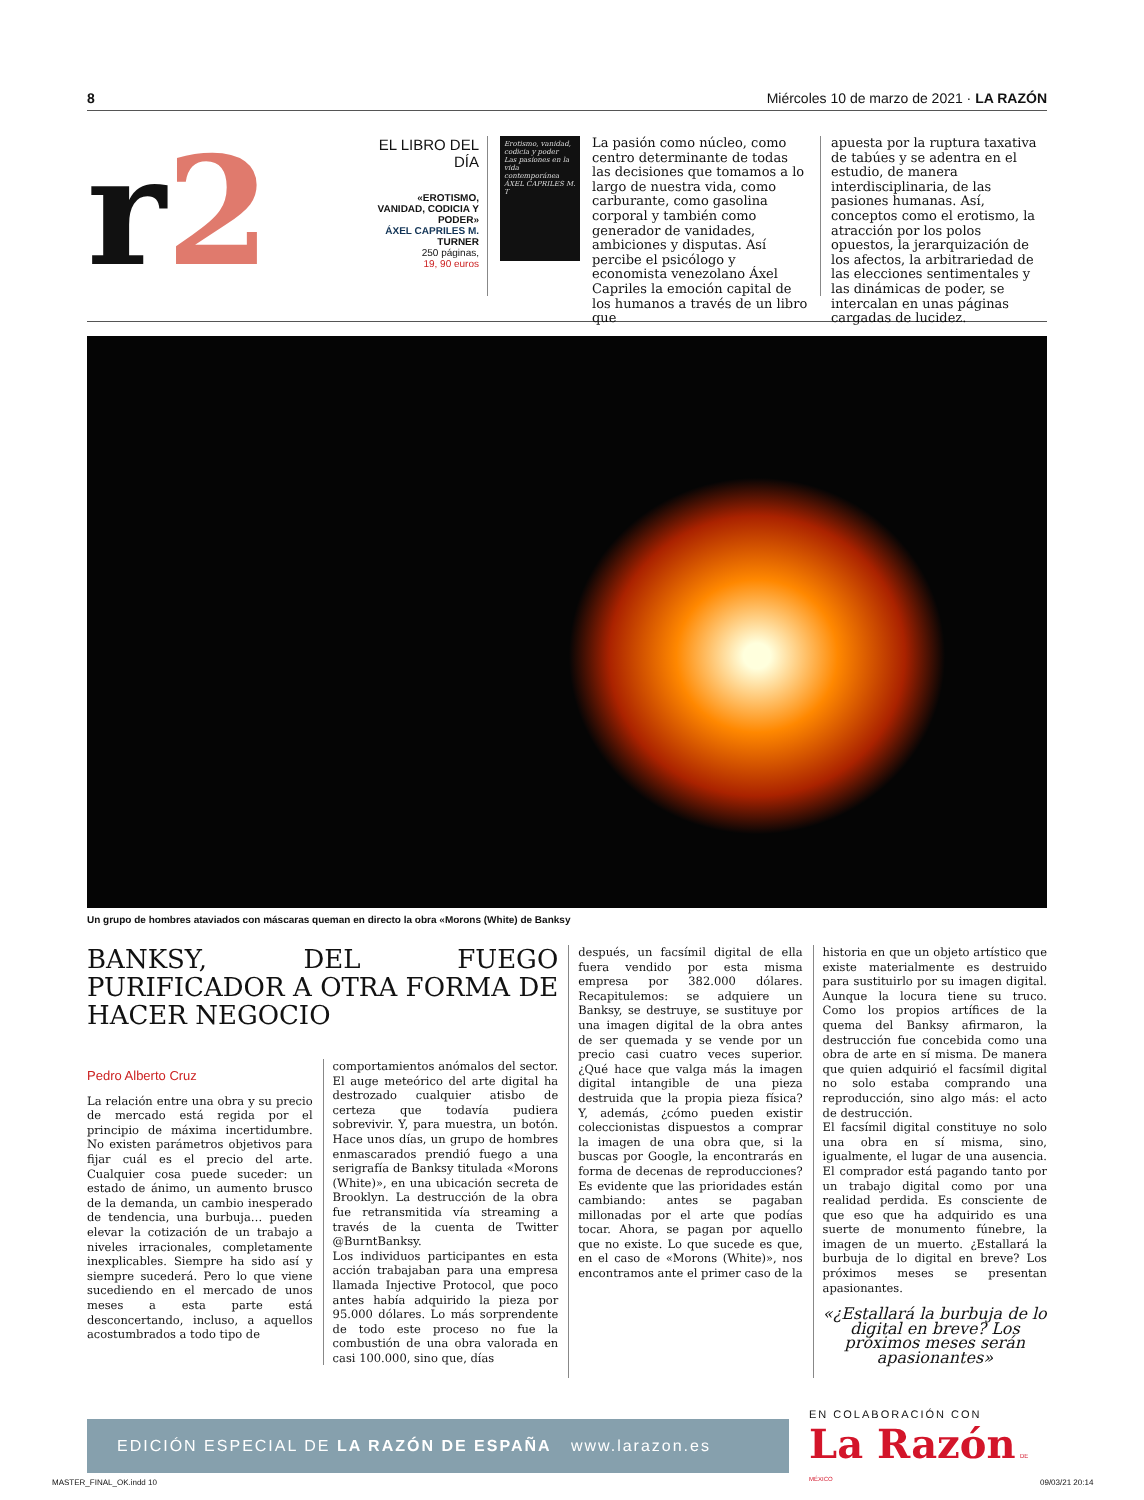8 Miércoles 10 de marzo de 2021 · LA RAZÓN
r2
EL LIBRO DEL DÍA
«EROTISMO, VANIDAD, CODICIA Y PODER»
ÁXEL CAPRILES M.
TURNER
250 páginas,
19, 90 euros
Erotismo, vanidad, codicia y poder
Las pasiones en la vida contemporánea
ÁXEL CAPRILES M.
T
La pasión como núcleo, como centro determinante de todas las decisiones que tomamos a lo largo de nuestra vida, como carburante, como gasolina corporal y también como generador de vanidades, ambiciones y disputas. Así percibe el psicólogo y economista venezolano Áxel Capriles la emoción capital de los humanos a través de un libro que
apuesta por la ruptura taxativa de tabúes y se adentra en el estudio, de manera interdisciplinaria, de las pasiones humanas. Así, conceptos como el erotismo, la atracción por los polos opuestos, la jerarquización de los afectos, la arbitrariedad de las elecciones sentimentales y las dinámicas de poder, se intercalan en unas páginas cargadas de lucidez.
Un grupo de hombres ataviados con máscaras queman en directo la obra «Morons (White) de Banksy
BANKSY, DEL FUEGO PURIFICADOR A OTRA FORMA DE HACER NEGOCIO
Pedro Alberto Cruz
La relación entre una obra y su precio de mercado está regida por el principio de máxima incertidumbre. No existen parámetros objetivos para fijar cuál es el precio del arte. Cualquier cosa puede suceder: un estado de ánimo, un aumento brusco de la demanda, un cambio inesperado de tendencia, una burbuja… pueden elevar la cotización de un trabajo a niveles irracionales, completamente inexplicables. Siempre ha sido así y siempre sucederá. Pero lo que viene sucediendo en el mercado de unos meses a esta parte está desconcertando, incluso, a aquellos acostumbrados a todo tipo de
comportamientos anómalos del sector. El auge meteórico del arte digital ha destrozado cualquier atisbo de certeza que todavía pudiera sobrevivir. Y, para muestra, un botón. Hace unos días, un grupo de hombres enmascarados prendió fuego a una serigrafía de Banksy titulada «Morons (White)», en una ubicación secreta de Brooklyn. La destrucción de la obra fue retransmitida vía streaming a través de la cuenta de Twitter @BurntBanksy.
Los individuos participantes en esta acción trabajaban para una empresa llamada Injective Protocol, que poco antes había adquirido la pieza por 95.000 dólares. Lo más sorprendente de todo este proceso no fue la combustión de una obra valorada en casi 100.000, sino que, días
después, un facsímil digital de ella fuera vendido por esta misma empresa por 382.000 dólares. Recapitulemos: se adquiere un Banksy, se destruye, se sustituye por una imagen digital de la obra antes de ser quemada y se vende por un precio casi cuatro veces superior. ¿Qué hace que valga más la imagen digital intangible de una pieza destruida que la propia pieza física? Y, además, ¿cómo pueden existir coleccionistas dispuestos a comprar la imagen de una obra que, si la buscas por Google, la encontrarás en forma de decenas de reproducciones? Es evidente que las prioridades están cambiando: antes se pagaban millonadas por el arte que podías tocar. Ahora, se pagan por aquello que no existe. Lo que sucede es que, en el caso de «Morons (White)», nos encontramos ante el primer caso de la
historia en que un objeto artístico que existe materialmente es destruido para sustituirlo por su imagen digital. Aunque la locura tiene su truco. Como los propios artífices de la quema del Banksy afirmaron, la destrucción fue concebida como una obra de arte en sí misma. De manera que quien adquirió el facsímil digital no solo estaba comprando una reproducción, sino algo más: el acto de destrucción.
El facsímil digital constituye no solo una obra en sí misma, sino, igualmente, el lugar de una ausencia. El comprador está pagando tanto por un trabajo digital como por una realidad perdida. Es consciente de que eso que ha adquirido es una suerte de monumento fúnebre, la imagen de un muerto. ¿Estallará la burbuja de lo digital en breve? Los próximos meses se presentan apasionantes.
«¿Estallará la burbuja de lo digital en breve? Los próximos meses serán apasionantes»
EDICIÓN ESPECIAL DE LA RAZÓN DE ESPAÑA www.larazon.es
EN COLABORACIÓN CON
La Razón DE MÉXICO
MASTER_FINAL_OK.indd 10 09/03/21 20:14